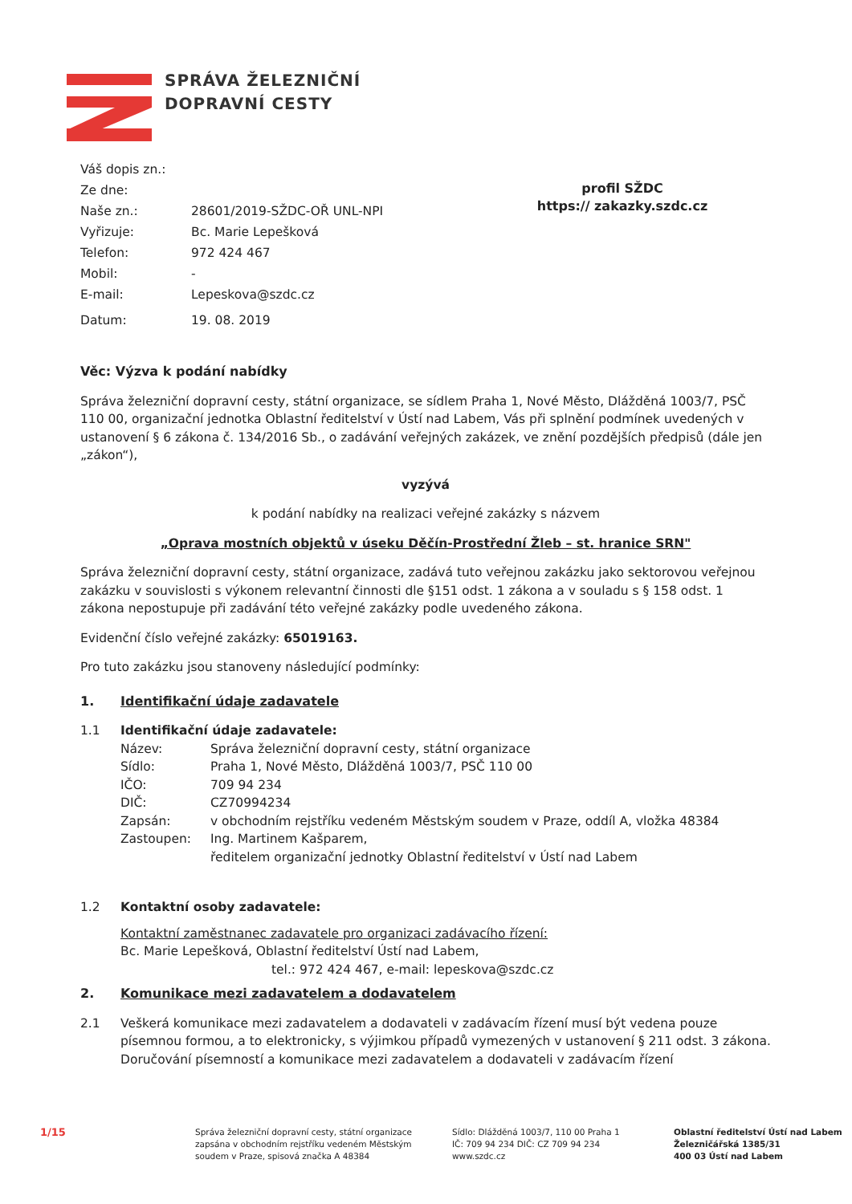SPRÁVA ŽELEZNIČNÍ
DOPRAVNÍ CESTY
Váš dopis zn.:
Ze dne:
Naše zn.: 28601/2019-SŽDC-OŘ UNL-NPI
Vyřizuje: Bc. Marie Lepešková
Telefon: 972 424 467
Mobil: -
E-mail: Lepeskova@szdc.cz
Datum: 19. 08. 2019
profil SŽDC
https:// zakazky.szdc.cz
Věc: Výzva k podání nabídky
Správa železniční dopravní cesty, státní organizace, se sídlem Praha 1, Nové Město, Dlážděná 1003/7, PSČ 110 00, organizační jednotka Oblastní ředitelství v Ústí nad Labem, Vás při splnění podmínek uvedených v ustanovení § 6 zákona č. 134/2016 Sb., o zadávání veřejných zakázek, ve znění pozdějších předpisů (dále jen „zákon“),
vyzývá
k podání nabídky na realizaci veřejné zakázky s názvem
„Oprava mostních objektů v úseku Děčín-Prostřední Žleb – st. hranice SRN"
Správa železniční dopravní cesty, státní organizace, zadává tuto veřejnou zakázku jako sektorovou veřejnou zakázku v souvislosti s výkonem relevantní činnosti dle §151 odst. 1 zákona a v souladu s § 158 odst. 1 zákona nepostupuje při zadávání této veřejné zakázky podle uvedeného zákona.
Evidenční číslo veřejné zakázky: 65019163.
Pro tuto zakázku jsou stanoveny následující podmínky:
1. Identifikační údaje zadavatele
1.1 Identifikační údaje zadavatele:
Název: Správa železniční dopravní cesty, státní organizace
Sídlo: Praha 1, Nové Město, Dlážděná 1003/7, PSČ 110 00
IČO: 709 94 234
DIČ: CZ70994234
Zapsán: v obchodním rejstříku vedeném Městským soudem v Praze, oddíl A, vložka 48384
Zastoupen: Ing. Martinem Kašparem,
ředitelem organizační jednotky Oblastní ředitelství v Ústí nad Labem
1.2 Kontaktní osoby zadavatele:
Kontaktní zaměstnanec zadavatele pro organizaci zadávacího řízení:
Bc. Marie Lepešková, Oblastní ředitelství Ústí nad Labem,
tel.: 972 424 467, e-mail: lepeskova@szdc.cz
2. Komunikace mezi zadavatelem a dodavatelem
2.1 Veškerá komunikace mezi zadavatelem a dodavateli v zadávacím řízení musí být vedena pouze písemnou formou, a to elektronicky, s výjimkou případů vymezených v ustanovení § 211 odst. 3 zákona. Doručování písemností a komunikace mezi zadavatelem a dodavateli v zadávacím řízení
1/15
Správa železniční dopravní cesty, státní organizace
zapsána v obchodním rejstříku vedeném Městským
soudem v Praze, spisová značka A 48384
Sídlo: Dlážděná 1003/7, 110 00 Praha 1
IČ: 709 94 234 DIČ: CZ 709 94 234
www.szdc.cz
Oblastní ředitelství Ústí nad Labem
Železničářská 1385/31
400 03 Ústí nad Labem